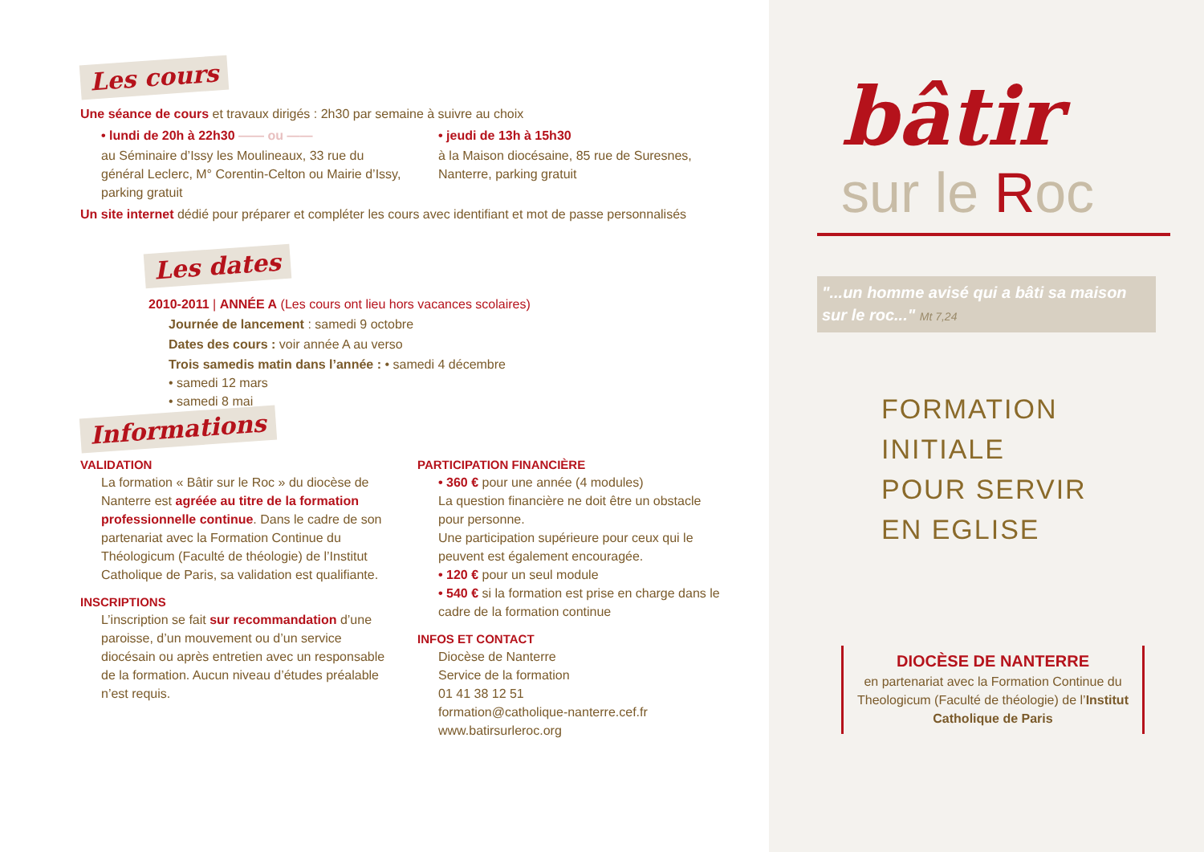Les cours
Une séance de cours et travaux dirigés : 2h30 par semaine à suivre au choix
• lundi de 20h à 22h30 —— ou ——
au Séminaire d’Issy les Moulineaux, 33 rue du général Leclerc, M° Corentin-Celton ou Mairie d’Issy, parking gratuit
• jeudi de 13h à 15h30
à la Maison diocésaine, 85 rue de Suresnes, Nanterre, parking gratuit
Un site internet dédié pour préparer et compléter les cours avec identifiant et mot de passe personnalisés
Les dates
2010-2011 | ANNÉE A (Les cours ont lieu hors vacances scolaires)
Journée de lancement : samedi 9 octobre
Dates des cours : voir année A au verso
Trois samedis matin dans l’année : • samedi 4 décembre
• samedi 12 mars
• samedi 8 mai
Informations
VALIDATION
La formation « Bâtir sur le Roc » du diocèse de Nanterre est agréée au titre de la formation professionnelle continue. Dans le cadre de son partenariat avec la Formation Continue du Théologicum (Faculté de théologie) de l’Institut Catholique de Paris, sa validation est qualifiante.
INSCRIPTIONS
L’inscription se fait sur recommandation d’une paroisse, d’un mouvement ou d’un service diocésain ou après entretien avec un responsable de la formation. Aucun niveau d’études préalable n’est requis.
PARTICIPATION FINANCIÈRE
• 360 € pour une année (4 modules)
La question financière ne doit être un obstacle pour personne.
Une participation supérieure pour ceux qui le peuvent est également encouragée.
• 120 € pour un seul module
• 540 € si la formation est prise en charge dans le cadre de la formation continue
INFOS ET CONTACT
Diocèse de Nanterre
Service de la formation
01 41 38 12 51
formation@catholique-nanterre.cef.fr
www.batirsurleroc.org
bâtir
sur le Roc
"...un homme avisé qui a bâti sa maison sur le roc..." Mt 7,24
FORMATION
INITIALE
POUR SERVIR
EN EGLISE
DIOCÈSE DE NANTERRE
en partenariat avec la Formation Continue du Theologicum (Faculté de théologie) de l’Institut Catholique de Paris